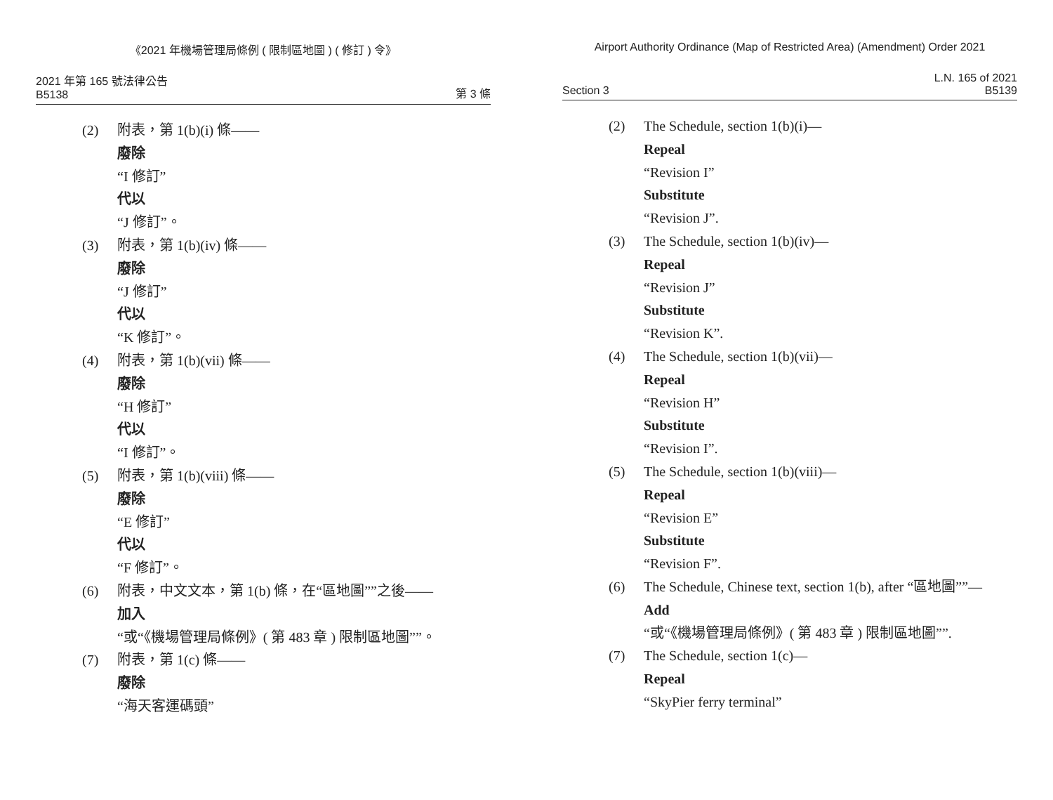《2021 年機場管理局條例 ( 限制區地圖 ) ( 修訂 ) 令》
2021 年第 165 號法律公告
B5138
第 3 條
(2) 附表，第 1(b)(i) 條——
廢除
“I 修訂”
代以
“J 修訂”。
(3) 附表，第 1(b)(iv) 條——
廢除
“J 修訂”
代以
“K 修訂”。
(4) 附表，第 1(b)(vii) 條——
廢除
“H 修訂”
代以
“I 修訂”。
(5) 附表，第 1(b)(viii) 條——
廢除
“E 修訂”
代以
“F 修訂”。
(6) 附表，中文文本，第 1(b) 條，在“區地圖””之後——
加入
“或“《機場管理局條例》( 第 483 章 ) 限制區地圖””。
(7) 附表，第 1(c) 條——
廢除
“海天客運碼頭”
Airport Authority Ordinance (Map of Restricted Area) (Amendment) Order 2021
Section 3
L.N. 165 of 2021
B5139
(2) The Schedule, section 1(b)(i)—
Repeal
“Revision I”
Substitute
“Revision J”.
(3) The Schedule, section 1(b)(iv)—
Repeal
“Revision J”
Substitute
“Revision K”.
(4) The Schedule, section 1(b)(vii)—
Repeal
“Revision H”
Substitute
“Revision I”.
(5) The Schedule, section 1(b)(viii)—
Repeal
“Revision E”
Substitute
“Revision F”.
(6) The Schedule, Chinese text, section 1(b), after “區地圖””—
Add
“或“《機場管理局條例》( 第 483 章 ) 限制區地圖””.
(7) The Schedule, section 1(c)—
Repeal
“SkyPier ferry terminal”